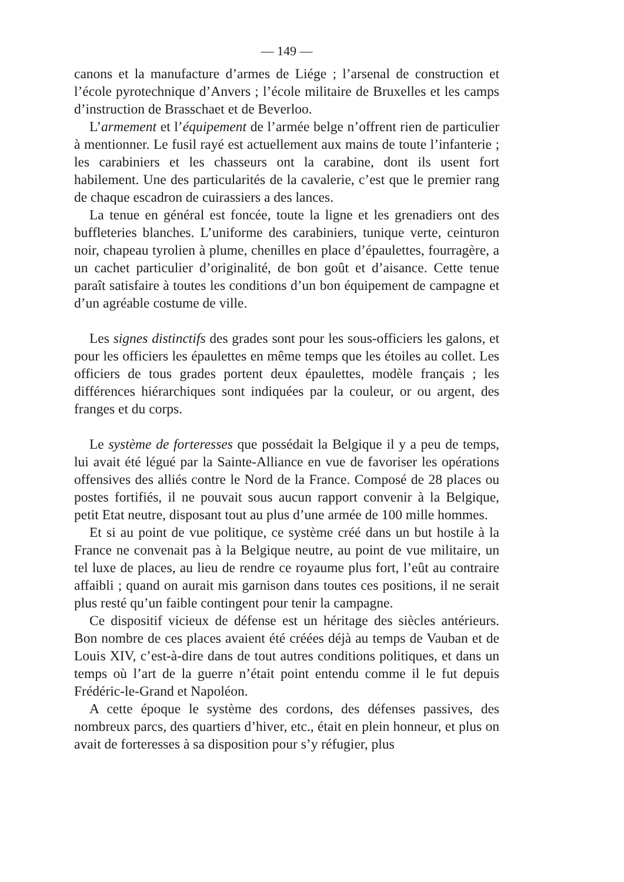— 149 —
canons et la manufacture d’armes de Liége ; l’arsenal de construction et l’école pyrotechnique d’Anvers ; l’école militaire de Bruxelles et les camps d’instruction de Brasschaet et de Beverloo.
L’armement et l’équipement de l’armée belge n’offrent rien de particulier à mentionner. Le fusil rayé est actuellement aux mains de toute l’infanterie ; les carabiniers et les chasseurs ont la carabine, dont ils usent fort habilement. Une des particularités de la cavalerie, c’est que le premier rang de chaque escadron de cuirassiers a des lances.
La tenue en général est foncée, toute la ligne et les grenadiers ont des buffleteries blanches. L’uniforme des carabiniers, tunique verte, ceinturon noir, chapeau tyrolien à plume, chenilles en place d’épaulettes, fourragère, a un cachet particulier d’originalité, de bon goût et d’aisance. Cette tenue paraît satisfaire à toutes les conditions d’un bon équipement de campagne et d’un agréable costume de ville.
Les signes distinctifs des grades sont pour les sous-officiers les galons, et pour les officiers les épaulettes en même temps que les étoiles au collet. Les officiers de tous grades portent deux épaulettes, modèle français ; les différences hiérarchiques sont indiquées par la couleur, or ou argent, des franges et du corps.
Le système de forteresses que possédait la Belgique il y a peu de temps, lui avait été légué par la Sainte-Alliance en vue de favoriser les opérations offensives des alliés contre le Nord de la France. Composé de 28 places ou postes fortifiés, il ne pouvait sous aucun rapport convenir à la Belgique, petit Etat neutre, disposant tout au plus d’une armée de 100 mille hommes.
Et si au point de vue politique, ce système créé dans un but hostile à la France ne convenait pas à la Belgique neutre, au point de vue militaire, un tel luxe de places, au lieu de rendre ce royaume plus fort, l’eût au contraire affaibli ; quand on aurait mis garnison dans toutes ces positions, il ne serait plus resté qu’un faible contingent pour tenir la campagne.
Ce dispositif vicieux de défense est un héritage des siècles antérieurs. Bon nombre de ces places avaient été créées déjà au temps de Vauban et de Louis XIV, c’est-à-dire dans de tout autres conditions politiques, et dans un temps où l’art de la guerre n’était point entendu comme il le fut depuis Frédéric-le-Grand et Napoléon.
A cette époque le système des cordons, des défenses passives, des nombreux parcs, des quartiers d’hiver, etc., était en plein honneur, et plus on avait de forteresses à sa disposition pour s’y réfugier, plus